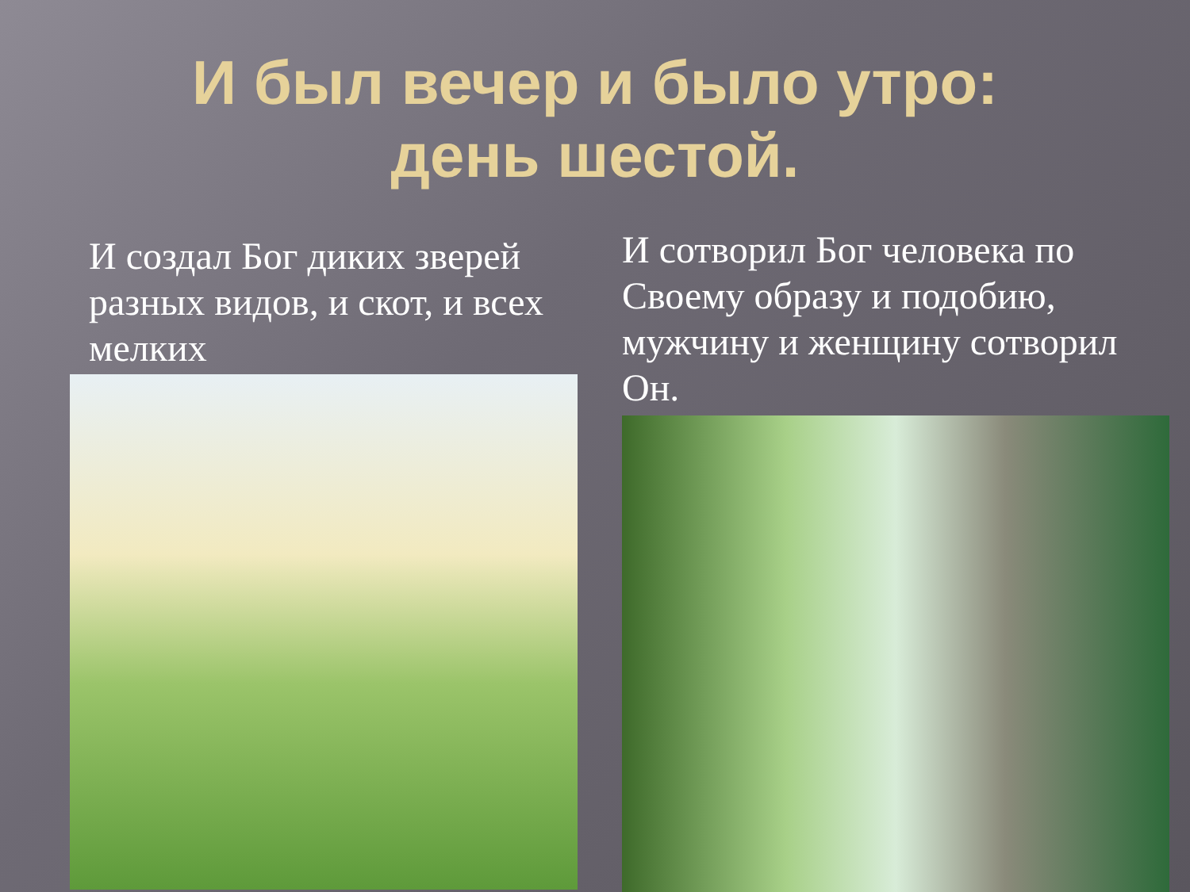И был вечер и было утро:
день шестой.
И создал Бог диких зверей разных видов, и скот, и всех мелких
И сотворил Бог человека по Своему образу и подобию, мужчину и женщину сотворил Он.